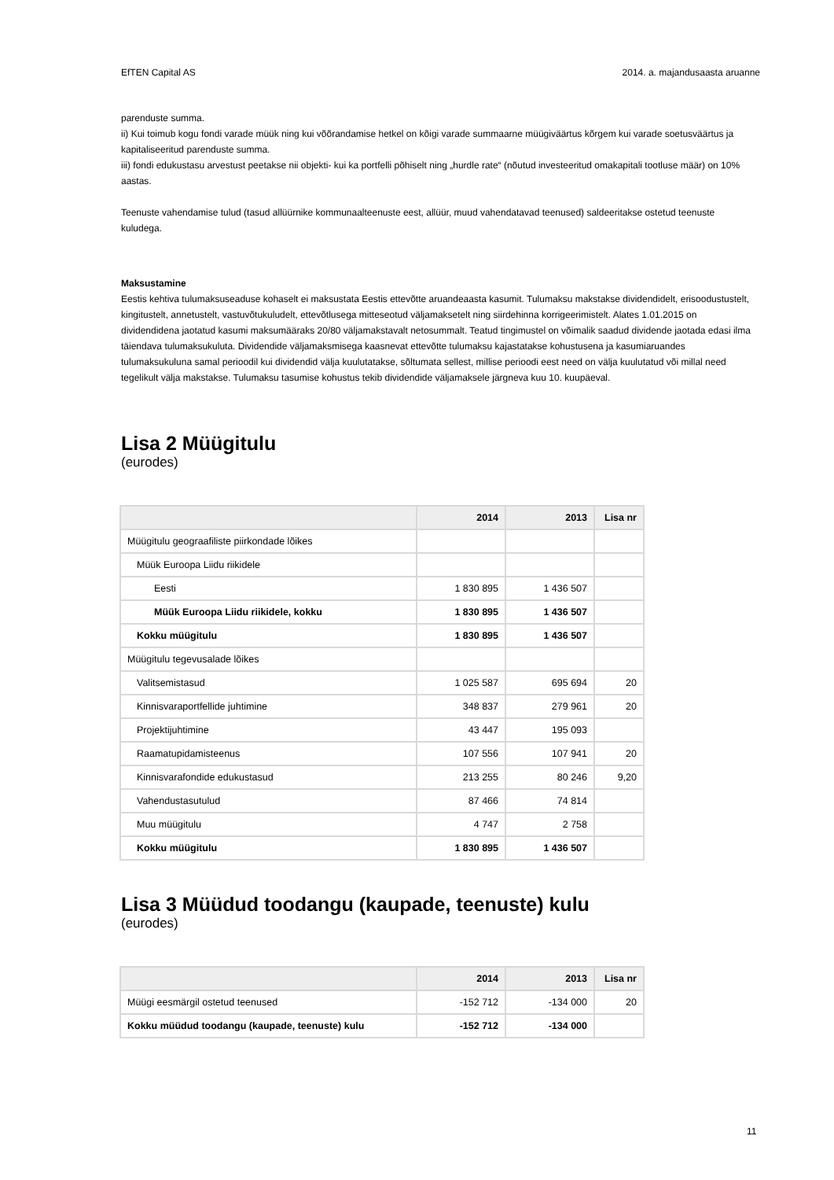EfTEN Capital AS 2014. a. majandusaasta aruanne
parenduste summa.
ii) Kui toimub kogu fondi varade müük ning kui võõrandamise hetkel on kõigi varade summaarne müügiväärtus kõrgem kui varade soetusväärtus ja kapitaliseeritud parenduste summa.
iii) fondi edukustasu arvestust peetakse nii objekti- kui ka portfelli põhiselt ning „hurdle rate“ (nõutud investeeritud omakapitali tootluse määr) on 10% aastas.
Teenuste vahendamise tulud (tasud allüürnike kommunaalteenuste eest, allüür, muud vahendatavad teenused) saldeeritakse ostetud teenuste kuludega.
Maksustamine
Eestis kehtiva tulumaksuseaduse kohaselt ei maksustata Eestis ettevõtte aruandeaasta kasumit. Tulumaksu makstakse dividendidelt, erisoodustustelt, kingitustelt, annetustelt, vastuvõtukuludelt, ettevõtlusega mitteseotud väljamaksetelt ning siirdehinna korrigeerimistelt. Alates 1.01.2015 on dividendidena jaotatud kasumi maksumääraks 20/80 väljamakstavalt netosummalt. Teatud tingimustel on võimalik saadud dividende jaotada edasi ilma täiendava tulumaksukuluta. Dividendide väljamaksmisega kaasnevat ettevõtte tulumaksu kajastatakse kohustusena ja kasumiaruandes tulumaksukuluna samal perioodil kui dividendid välja kuulutatakse, sõltumata sellest, millise perioodi eest need on välja kuulutatud või millal need tegelikult välja makstakse. Tulumaksu tasumise kohustus tekib dividendide väljamaksele järgneva kuu 10. kuupäeval.
Lisa 2 Müügitulu
(eurodes)
| | 2014 | 2013 | Lisa nr |
| --- | --- | --- | --- |
| Müügitulu geograafiliste piirkondade lõikes | | | |
| Müük Euroopa Liidu riikidele | | | |
| Eesti | 1 830 895 | 1 436 507 | |
| Müük Euroopa Liidu riikidele, kokku | 1 830 895 | 1 436 507 | |
| Kokku müügitulu | 1 830 895 | 1 436 507 | |
| Müügitulu tegevusalade lõikes | | | |
| Valitsemistasud | 1 025 587 | 695 694 | 20 |
| Kinnisvaraportfellide juhtimine | 348 837 | 279 961 | 20 |
| Projektijuhtimine | 43 447 | 195 093 | |
| Raamatupidamisteenus | 107 556 | 107 941 | 20 |
| Kinnisvarafondide edukustasud | 213 255 | 80 246 | 9,20 |
| Vahendustasutulud | 87 466 | 74 814 | |
| Muu müügitulu | 4 747 | 2 758 | |
| Kokku müügitulu | 1 830 895 | 1 436 507 | |
Lisa 3 Müüdud toodangu (kaupade, teenuste) kulu
(eurodes)
| | 2014 | 2013 | Lisa nr |
| --- | --- | --- | --- |
| Müügi eesmärgil ostetud teenused | -152 712 | -134 000 | 20 |
| Kokku müüdud toodangu (kaupade, teenuste) kulu | -152 712 | -134 000 | |
11